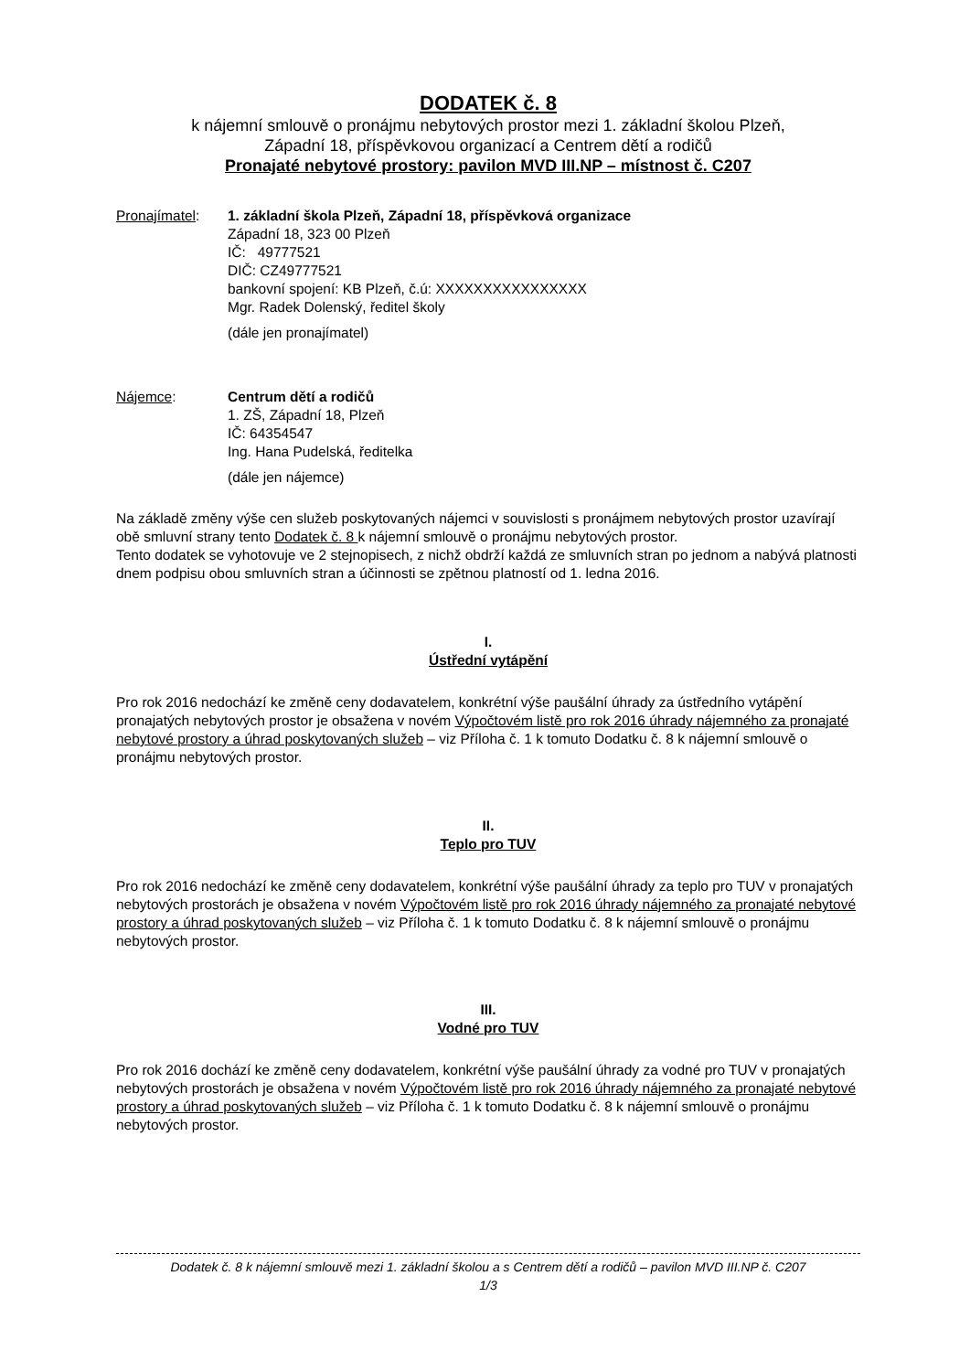DODATEK č. 8
k nájemní smlouvě o pronájmu nebytových prostor mezi 1. základní školou Plzeň,
Západní 18, příspěvkovou organizací a Centrem dětí a rodičů
Pronajaté nebytové prostory: pavilon MVD III.NP – místnost č. C207
Pronajímatel: 1. základní škola Plzeň, Západní 18, příspěvková organizace
Západní 18, 323 00 Plzeň
IČ: 49777521
DIČ: CZ49777521
bankovní spojení: KB Plzeň, č.ú: XXXXXXXXXXXXXXXX
Mgr. Radek Dolenský, ředitel školy
(dále jen pronajímatel)
Nájemce: Centrum dětí a rodičů
1. ZŠ, Západní 18, Plzeň
IČ: 64354547
Ing. Hana Pudelská, ředitelka
(dále jen nájemce)
Na základě změny výše cen služeb poskytovaných nájemci v souvislosti s pronájmem nebytových prostor uzavírají obě smluvní strany tento Dodatek č. 8 k nájemní smlouvě o pronájmu nebytových prostor.
Tento dodatek se vyhotovuje ve 2 stejnopisech, z nichž obdrží každá ze smluvních stran po jednom a nabývá platnosti dnem podpisu obou smluvních stran a účinnosti se zpětnou platností od 1. ledna 2016.
I.
Ústřední vytápění
Pro rok 2016 nedochází ke změně ceny dodavatelem, konkrétní výše paušální úhrady za ústředního vytápění pronajatých nebytových prostor je obsažena v novém Výpočtovém listě pro rok 2016 úhrady nájemného za pronajaté nebytové prostory a úhrad poskytovaných služeb – viz Příloha č. 1 k tomuto Dodatku č. 8 k nájemní smlouvě o pronájmu nebytových prostor.
II.
Teplo pro TUV
Pro rok 2016 nedochází ke změně ceny dodavatelem, konkrétní výše paušální úhrady za teplo pro TUV v pronajatých nebytových prostorách je obsažena v novém Výpočtovém listě pro rok 2016 úhrady nájemného za pronajaté nebytové prostory a úhrad poskytovaných služeb – viz Příloha č. 1 k tomuto Dodatku č. 8 k nájemní smlouvě o pronájmu nebytových prostor.
III.
Vodné pro TUV
Pro rok 2016 dochází ke změně ceny dodavatelem, konkrétní výše paušální úhrady za vodné pro TUV v pronajatých nebytových prostorách je obsažena v novém Výpočtovém listě pro rok 2016 úhrady nájemného za pronajaté nebytové prostory a úhrad poskytovaných služeb – viz Příloha č. 1 k tomuto Dodatku č. 8 k nájemní smlouvě o pronájmu nebytových prostor.
Dodatek č. 8 k nájemní smlouvě mezi 1. základní školou a s Centrem dětí a rodičů – pavilon MVD III.NP č. C207
1/3